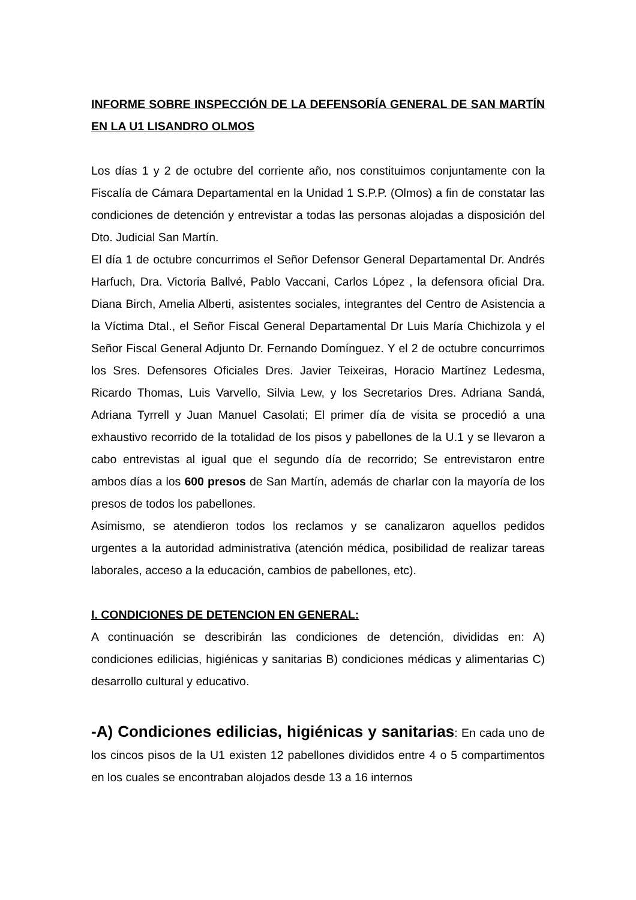INFORME SOBRE INSPECCIÓN DE LA DEFENSORÍA GENERAL DE SAN MARTÍN EN LA U1 LISANDRO OLMOS
Los días 1 y 2 de octubre del corriente año, nos constituimos conjuntamente con la Fiscalía de Cámara Departamental en la Unidad 1 S.P.P. (Olmos) a fin de constatar las condiciones de detención y entrevistar a todas las personas alojadas a disposición del Dto. Judicial San Martín.
El día 1 de octubre concurrimos el Señor Defensor General Departamental Dr. Andrés Harfuch, Dra. Victoria Ballvé, Pablo Vaccani, Carlos López , la defensora oficial Dra. Diana Birch, Amelia Alberti, asistentes sociales, integrantes del Centro de Asistencia a la Víctima Dtal., el Señor Fiscal General Departamental Dr Luis María Chichizola y el Señor Fiscal General Adjunto Dr. Fernando Domínguez. Y el 2 de octubre concurrimos los Sres. Defensores Oficiales Dres. Javier Teixeiras, Horacio Martínez Ledesma, Ricardo Thomas, Luis Varvello, Silvia Lew, y los Secretarios Dres. Adriana Sandá, Adriana Tyrrell y Juan Manuel Casolati; El primer día de visita se procedió a una exhaustivo recorrido de la totalidad de los pisos y pabellones de la U.1 y se llevaron a cabo entrevistas al igual que el segundo día de recorrido; Se entrevistaron entre ambos días a los 600 presos de San Martín, además de charlar con la mayoría de los presos de todos los pabellones.
Asimismo, se atendieron todos los reclamos y se canalizaron aquellos pedidos urgentes a la autoridad administrativa (atención médica, posibilidad de realizar tareas laborales, acceso a la educación, cambios de pabellones, etc).
I. CONDICIONES DE DETENCION EN GENERAL:
A continuación se describirán las condiciones de detención, divididas en: A) condiciones edilicias, higiénicas y sanitarias B) condiciones médicas y alimentarias C) desarrollo cultural y educativo.
-A) Condiciones edilicias, higiénicas y sanitarias: En cada uno de los cincos pisos de la U1 existen 12 pabellones divididos entre 4 o 5 compartimentos en los cuales se encontraban alojados desde 13 a 16 internos